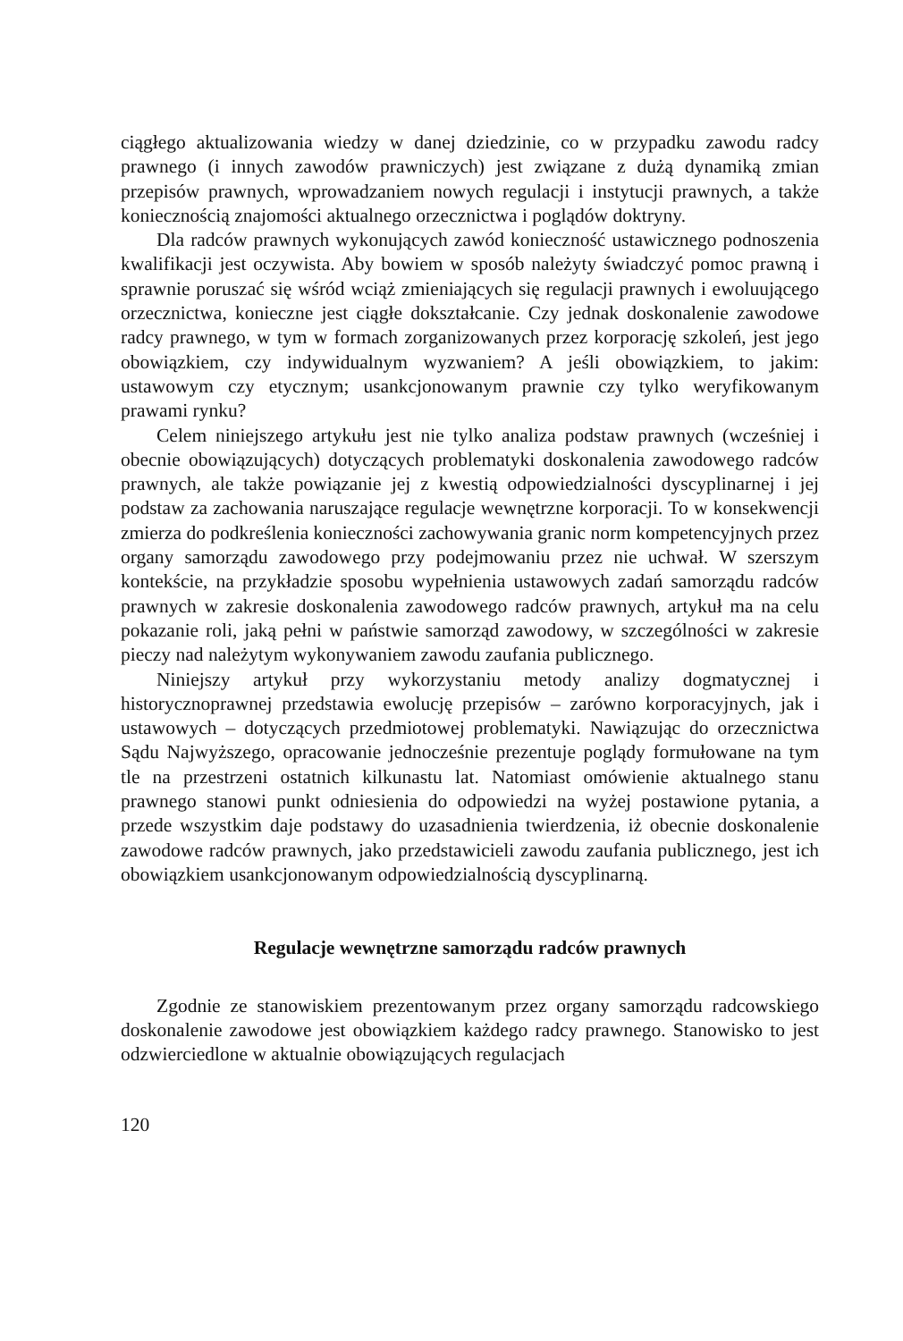ciągłego aktualizowania wiedzy w danej dziedzinie, co w przypadku zawodu radcy prawnego (i innych zawodów prawniczych) jest związane z dużą dynamiką zmian przepisów prawnych, wprowadzaniem nowych regulacji i instytucji prawnych, a także koniecznością znajomości aktualnego orzecznictwa i poglądów doktryny.
Dla radców prawnych wykonujących zawód konieczność ustawicznego podnoszenia kwalifikacji jest oczywista. Aby bowiem w sposób należyty świadczyć pomoc prawną i sprawnie poruszać się wśród wciąż zmieniających się regulacji prawnych i ewoluującego orzecznictwa, konieczne jest ciągłe dokształcanie. Czy jednak doskonalenie zawodowe radcy prawnego, w tym w formach zorganizowanych przez korporację szkoleń, jest jego obowiązkiem, czy indywidualnym wyzwaniem? A jeśli obowiązkiem, to jakim: ustawowym czy etycznym; usankcjonowanym prawnie czy tylko weryfikowanym prawami rynku?
Celem niniejszego artykułu jest nie tylko analiza podstaw prawnych (wcześniej i obecnie obowiązujących) dotyczących problematyki doskonalenia zawodowego radców prawnych, ale także powiązanie jej z kwestią odpowiedzialności dyscyplinarnej i jej podstaw za zachowania naruszające regulacje wewnętrzne korporacji. To w konsekwencji zmierza do podkreślenia konieczności zachowywania granic norm kompetencyjnych przez organy samorządu zawodowego przy podejmowaniu przez nie uchwał. W szerszym kontekście, na przykładzie sposobu wypełnienia ustawowych zadań samorządu radców prawnych w zakresie doskonalenia zawodowego radców prawnych, artykuł ma na celu pokazanie roli, jaką pełni w państwie samorząd zawodowy, w szczególności w zakresie pieczy nad należytym wykonywaniem zawodu zaufania publicznego.
Niniejszy artykuł przy wykorzystaniu metody analizy dogmatycznej i historycznoprawnej przedstawia ewolucję przepisów – zarówno korporacyjnych, jak i ustawowych – dotyczących przedmiotowej problematyki. Nawiązując do orzecznictwa Sądu Najwyższego, opracowanie jednocześnie prezentuje poglądy formułowane na tym tle na przestrzeni ostatnich kilkunastu lat. Natomiast omówienie aktualnego stanu prawnego stanowi punkt odniesienia do odpowiedzi na wyżej postawione pytania, a przede wszystkim daje podstawy do uzasadnienia twierdzenia, iż obecnie doskonalenie zawodowe radców prawnych, jako przedstawicieli zawodu zaufania publicznego, jest ich obowiązkiem usankcjonowanym odpowiedzialnością dyscyplinarną.
Regulacje wewnętrzne samorządu radców prawnych
Zgodnie ze stanowiskiem prezentowanym przez organy samorządu radcowskiego doskonalenie zawodowe jest obowiązkiem każdego radcy prawnego. Stanowisko to jest odzwierciedlone w aktualnie obowiązujących regulacjach
120